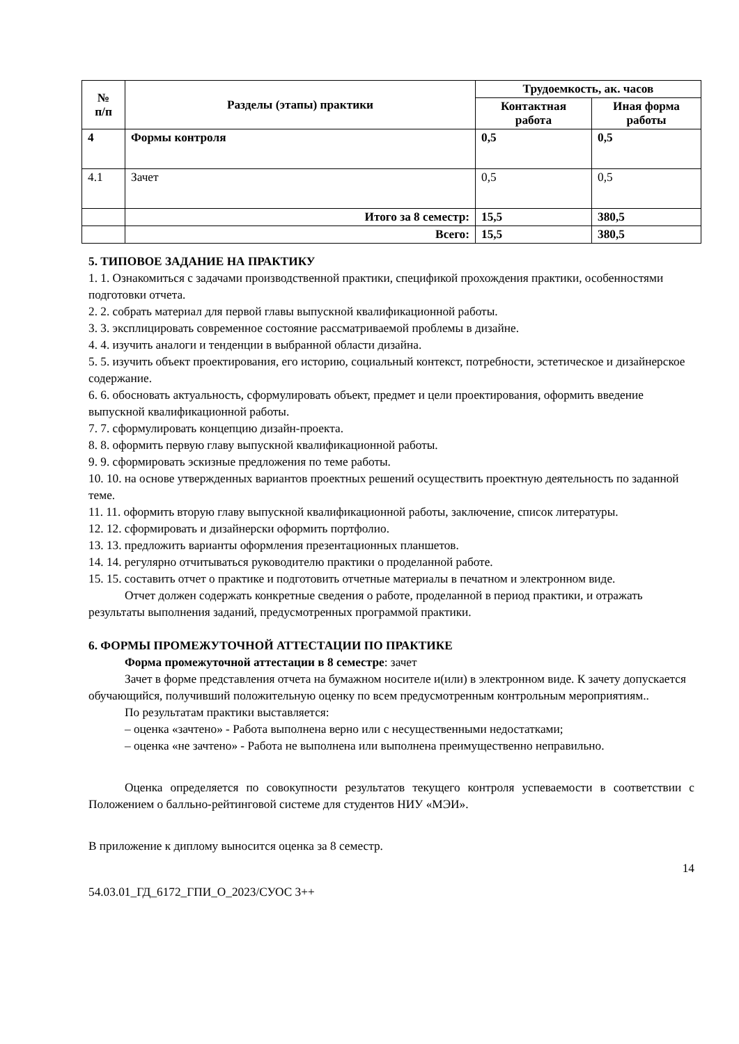| № п/п | Разделы (этапы) практики | Трудоемкость, ак. часов | |
| --- | --- | --- | --- |
| | | Контактная работа | Иная форма работы |
| 4 | Формы контроля | 0,5 | 0,5 |
| 4.1 | Зачет | 0,5 | 0,5 |
| | Итого за 8 семестр: | 15,5 | 380,5 |
| | Всего: | 15,5 | 380,5 |
5. ТИПОВОЕ ЗАДАНИЕ НА ПРАКТИКУ
1. 1. Ознакомиться с задачами производственной практики, спецификой прохождения практики, особенностями подготовки отчета.
2. 2. собрать материал для первой главы выпускной квалификационной работы.
3. 3. эксплицировать современное состояние рассматриваемой проблемы в дизайне.
4. 4. изучить аналоги и тенденции в выбранной области дизайна.
5. 5. изучить объект проектирования, его историю, социальный контекст, потребности, эстетическое и дизайнерское содержание.
6. 6. обосновать актуальность, сформулировать объект, предмет и цели проектирования, оформить введение выпускной квалификационной работы.
7. 7. сформулировать концепцию дизайн-проекта.
8. 8. оформить первую главу выпускной квалификационной работы.
9. 9. сформировать эскизные предложения по теме работы.
10. 10. на основе утвержденных вариантов проектных решений осуществить проектную деятельность по заданной теме.
11. 11. оформить вторую главу выпускной квалификационной работы, заключение, список литературы.
12. 12. сформировать и дизайнерски оформить портфолио.
13. 13. предложить варианты оформления презентационных планшетов.
14. 14. регулярно отчитываться руководителю практики о проделанной работе.
15. 15. составить отчет о практике и подготовить отчетные материалы в печатном и электронном виде.
Отчет должен содержать конкретные сведения о работе, проделанной в период практики, и отражать результаты выполнения заданий, предусмотренных программой практики.
6. ФОРМЫ ПРОМЕЖУТОЧНОЙ АТТЕСТАЦИИ ПО ПРАКТИКЕ
Форма промежуточной аттестации в 8 семестре: зачет
Зачет в форме представления отчета на бумажном носителе и(или) в электронном виде. К зачету допускается обучающийся, получивший положительную оценку по всем предусмотренным контрольным мероприятиям..
По результатам практики выставляется:
– оценка «зачтено» - Работа выполнена верно или с несущественными недостатками;
– оценка «не зачтено» - Работа не выполнена или выполнена преимущественно неправильно.
Оценка определяется по совокупности результатов текущего контроля успеваемости в соответствии с Положением о балльно-рейтинговой системе для студентов НИУ «МЭИ».
В приложение к диплому выносится оценка за 8 семестр.
14
54.03.01_ГД_6172_ГПИ_О_2023/СУОС 3++